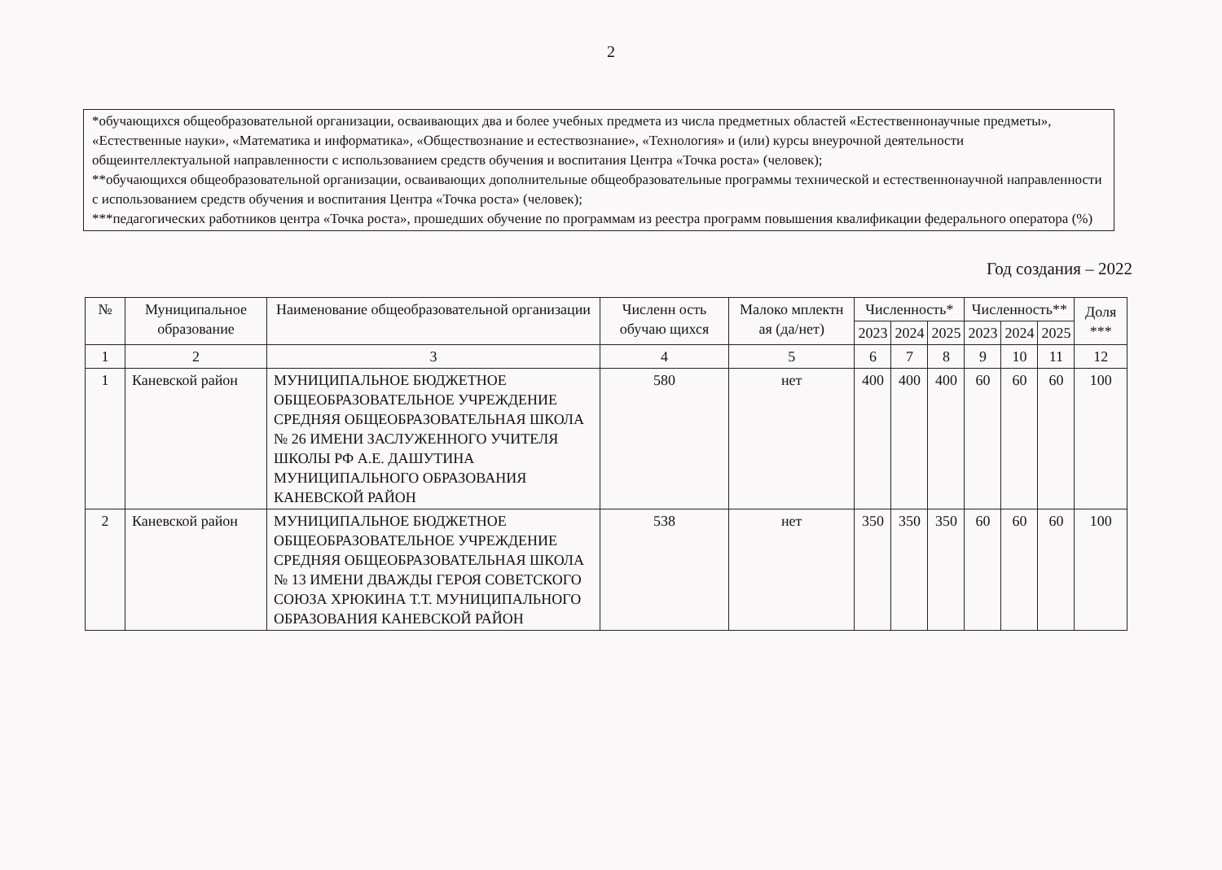2
*обучающихся общеобразовательной организации, осваивающих два и более учебных предмета из числа предметных областей «Естественнонаучные предметы», «Естественные науки», «Математика и информатика», «Обществознание и естествознание», «Технология» и (или) курсы внеурочной деятельности общеинтеллектуальной направленности с использованием средств обучения и воспитания Центра «Точка роста» (человек);
**обучающихся общеобразовательной организации, осваивающих дополнительные общеобразовательные программы технической и естественнонаучной направленности с использованием средств обучения и воспитания Центра «Точка роста» (человек);
***педагогических работников центра «Точка роста», прошедших обучение по программам из реестра программ повышения квалификации федерального оператора (%)
Год создания – 2022
| № | Муниципальное образование | Наименование общеобразовательной организации | Численн ость обучаю щихся | Малоко мплектн ая (да/нет) | Численность* | | | Численность** | | | Доля *** |
| --- | --- | --- | --- | --- | --- | --- | --- | --- | --- | --- | --- |
| | | | | | 2023 | 2024 | 2025 | 2023 | 2024 | 2025 | |
| 1 | 2 | 3 | 4 | 5 | 6 | 7 | 8 | 9 | 10 | 11 | 12 |
| 1 | Каневской район | МУНИЦИПАЛЬНОЕ БЮДЖЕТНОЕ ОБЩЕОБРАЗОВАТЕЛЬНОЕ УЧРЕЖДЕНИЕ СРЕДНЯЯ ОБЩЕОБРАЗОВАТЕЛЬНАЯ ШКОЛА № 26 ИМЕНИ ЗАСЛУЖЕННОГО УЧИТЕЛЯ ШКОЛЫ РФ А.Е. ДАШУТИНА МУНИЦИПАЛЬНОГО ОБРАЗОВАНИЯ КАНЕВСКОЙ РАЙОН | 580 | нет | 400 | 400 | 400 | 60 | 60 | 60 | 100 |
| 2 | Каневской район | МУНИЦИПАЛЬНОЕ БЮДЖЕТНОЕ ОБЩЕОБРАЗОВАТЕЛЬНОЕ УЧРЕЖДЕНИЕ СРЕДНЯЯ ОБЩЕОБРАЗОВАТЕЛЬНАЯ ШКОЛА № 13 ИМЕНИ ДВАЖДЫ ГЕРОЯ СОВЕТСКОГО СОЮЗА ХРЮКИНА Т.Т. МУНИЦИПАЛЬНОГО ОБРАЗОВАНИЯ КАНЕВСКОЙ РАЙОН | 538 | нет | 350 | 350 | 350 | 60 | 60 | 60 | 100 |